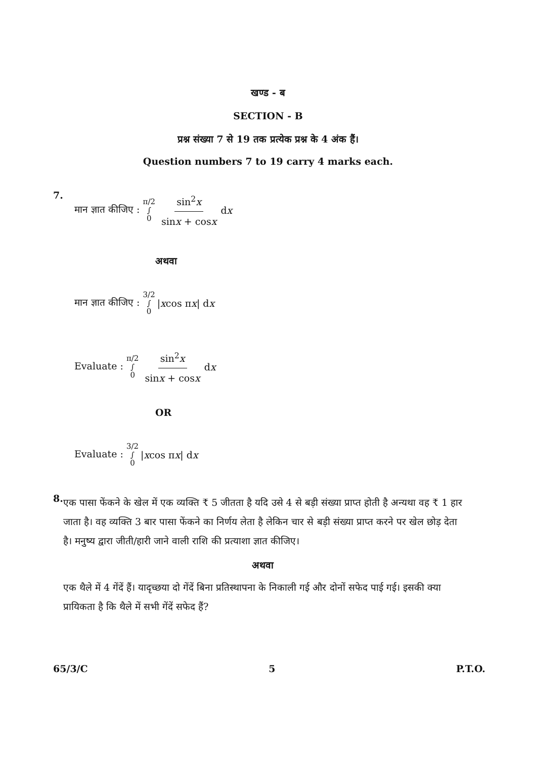खण्ड - ब
SECTION - B
प्रश्न संख्या 7 से 19 तक प्रत्येक प्रश्न के 4 अंक हैं।
Question numbers 7 to 19 carry 4 marks each.
7.
मान ज्ञात कीजिए : π/2 ∫ 0 sin<sup>2</sup>x sinx + cosx d x
अथवा
मान ज्ञात कीजिए : 3/2 ∫ 0 | x cos π x | d x
Evaluate : π/2 ∫ 0 sin<sup>2</sup>x sinx + cosx d x
OR
Evaluate : 3/2 ∫ 0 | x cos π x | d x
8.
एक पासा फेंकने के खेल में एक व्यक्ति ₹ 5 जीतता है यदि उसे 4 से बड़ी संख्या प्राप्त होती है अन्यथा वह ₹ 1 हार जाता है। वह व्यक्ति 3 बार पासा फेंकने का निर्णय लेता है लेकिन चार से बड़ी संख्या प्राप्त करने पर खेल छोड़ देता है। मनुष्य द्वारा जीती/हारी जाने वाली राशि की प्रत्याशा ज्ञात कीजिए।
अथवा
एक थैले में 4 गेंदें हैं। यादृच्छया दो गेंदें बिना प्रतिस्थापना के निकाली गई और दोनों सफेद पाई गई। इसकी क्या प्रायिकता है कि थैले में सभी गेंदें सफेद हैं?
65/3/C 5 P.T.O.